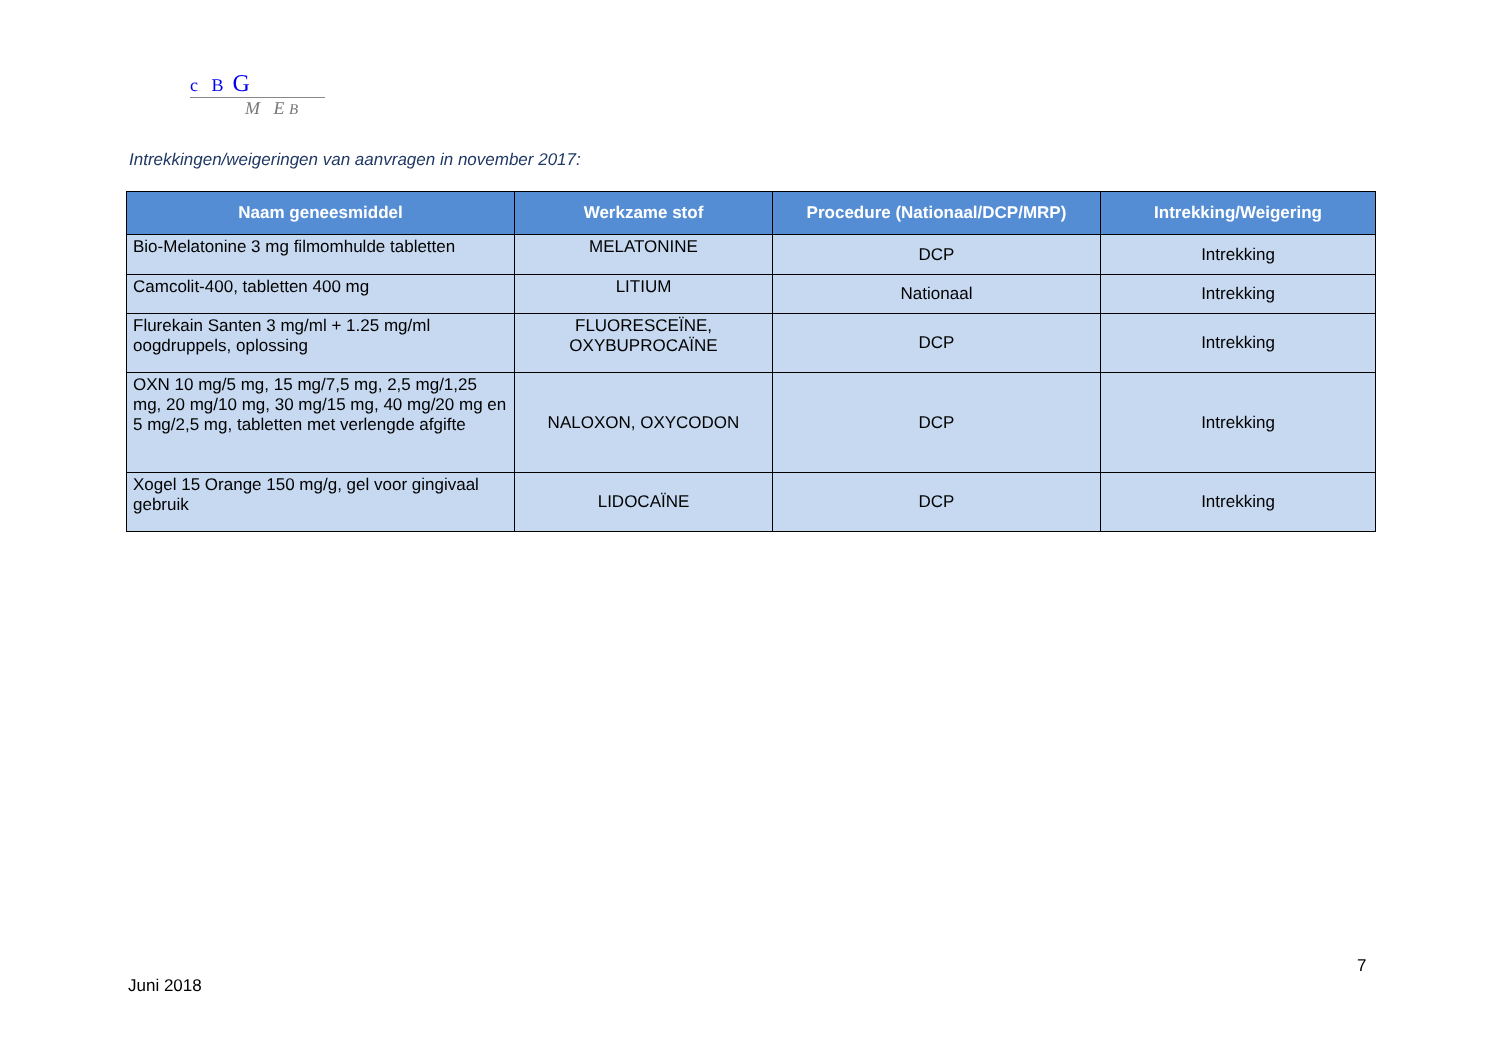c B G
M E B
Intrekkingen/weigeringen van aanvragen in november 2017:
| Naam geneesmiddel | Werkzame stof | Procedure (Nationaal/DCP/MRP) | Intrekking/Weigering |
| --- | --- | --- | --- |
| Bio-Melatonine 3 mg filmomhulde tabletten | MELATONINE | DCP | Intrekking |
| Camcolit-400, tabletten 400 mg | LITIUM | Nationaal | Intrekking |
| Flurekain Santen 3 mg/ml + 1.25 mg/ml oogdruppels, oplossing | FLUORESCEÏNE, OXYBUPROCAÏNE | DCP | Intrekking |
| OXN 10 mg/5 mg, 15 mg/7,5 mg, 2,5 mg/1,25 mg, 20 mg/10 mg, 30 mg/15 mg, 40 mg/20 mg en 5 mg/2,5 mg, tabletten met verlengde afgifte | NALOXON, OXYCODON | DCP | Intrekking |
| Xogel 15 Orange 150 mg/g, gel voor gingivaal gebruik | LIDOCAÏNE | DCP | Intrekking |
7
Juni 2018